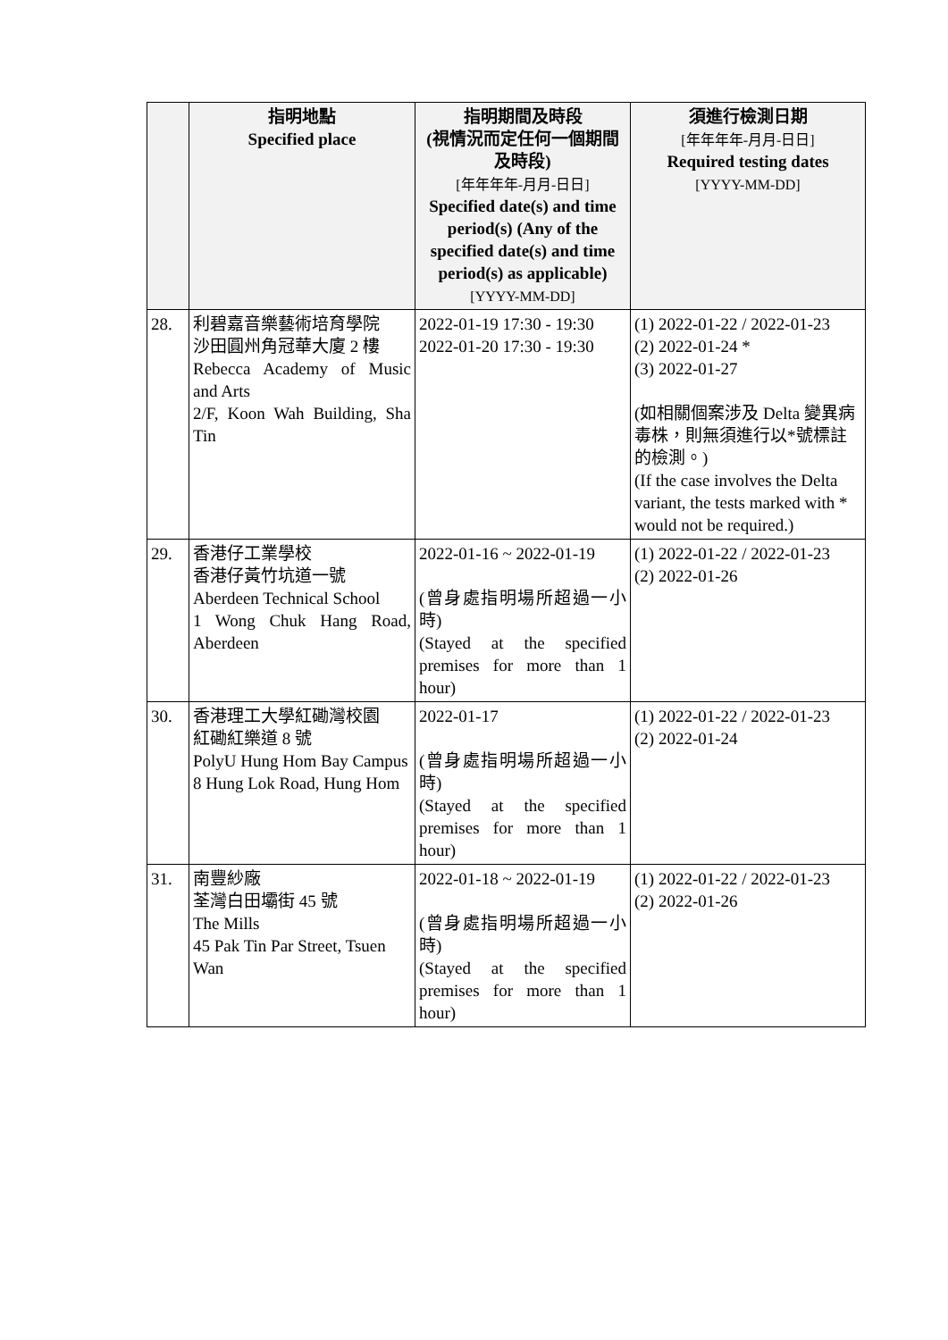| | 指明地點 Specified place | 指明期間及時段 (視情況而定任何一個期間及時段) [年年年年-月月-日日] Specified date(s) and time period(s) (Any of the specified date(s) and time period(s) as applicable) [YYYY-MM-DD] | 須進行檢測日期 [年年年年-月月-日日] Required testing dates [YYYY-MM-DD] |
| --- | --- | --- | --- |
| 28. | 利碧嘉音樂藝術培育學院 沙田圓州角冠華大廈 2 樓 Rebecca Academy of Music and Arts 2/F, Koon Wah Building, Sha Tin | 2022-01-19 17:30 - 19:30 2022-01-20 17:30 - 19:30 | (1) 2022-01-22 / 2022-01-23 (2) 2022-01-24 * (3) 2022-01-27 (如相關個案涉及 Delta 變異病毒株，則無須進行以*號標註的檢測。) (If the case involves the Delta variant, the tests marked with * would not be required.) |
| 29. | 香港仔工業學校 香港仔黃竹坑道一號 Aberdeen Technical School 1 Wong Chuk Hang Road, Aberdeen | 2022-01-16 ~ 2022-01-19 (曾身處指明場所超過一小時) (Stayed at the specified premises for more than 1 hour) | (1) 2022-01-22 / 2022-01-23 (2) 2022-01-26 |
| 30. | 香港理工大學紅磡灣校園 紅磡紅樂道 8 號 PolyU Hung Hom Bay Campus 8 Hung Lok Road, Hung Hom | 2022-01-17 (曾身處指明場所超過一小時) (Stayed at the specified premises for more than 1 hour) | (1) 2022-01-22 / 2022-01-23 (2) 2022-01-24 |
| 31. | 南豐紗廠 荃灣白田壩街 45 號 The Mills 45 Pak Tin Par Street, Tsuen Wan | 2022-01-18 ~ 2022-01-19 (曾身處指明場所超過一小時) (Stayed at the specified premises for more than 1 hour) | (1) 2022-01-22 / 2022-01-23 (2) 2022-01-26 |